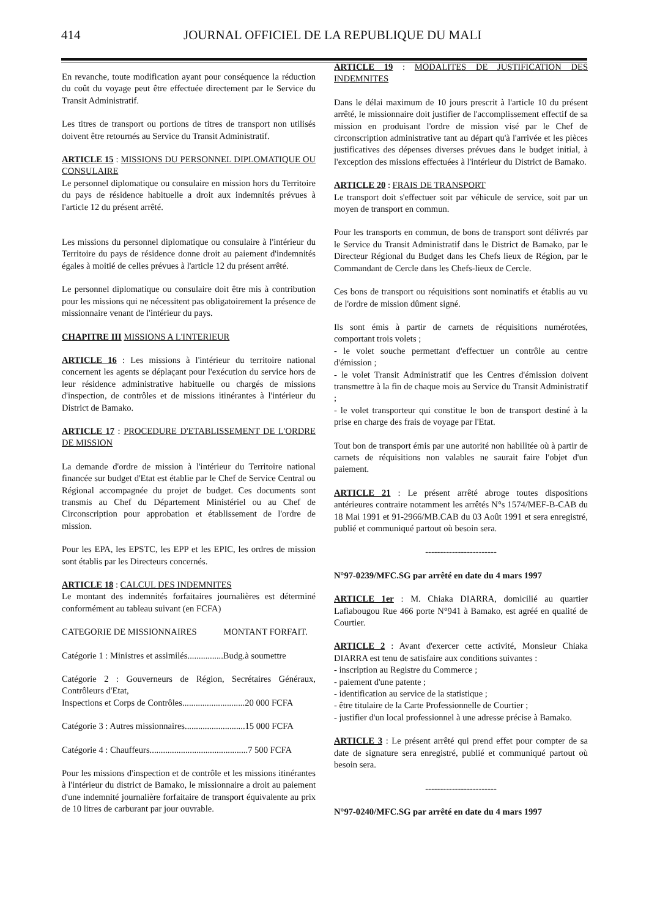414 JOURNAL OFFICIEL DE LA REPUBLIQUE DU MALI
En revanche, toute modification ayant pour conséquence la réduction du coût du voyage peut être effectuée directement par le Service du Transit Administratif.
Les titres de transport ou portions de titres de transport non utilisés doivent être retournés au Service du Transit Administratif.
ARTICLE 15 : MISSIONS DU PERSONNEL DIPLOMATIQUE OU CONSULAIRE
Le personnel diplomatique ou consulaire en mission hors du Territoire du pays de résidence habituelle a droit aux indemnités prévues à l'article 12 du présent arrêté.
Les missions du personnel diplomatique ou consulaire à l'intérieur du Territoire du pays de résidence donne droit au paiement d'indemnités égales à moitié de celles prévues à l'article 12 du présent arrêté.
Le personnel diplomatique ou consulaire doit être mis à contribution pour les missions qui ne nécessitent pas obligatoirement la présence de missionnaire venant de l'intérieur du pays.
CHAPITRE III MISSIONS A L'INTERIEUR
ARTICLE 16 : Les missions à l'intérieur du territoire national concernent les agents se déplaçant pour l'exécution du service hors de leur résidence administrative habituelle ou chargés de missions d'inspection, de contrôles et de missions itinérantes à l'intérieur du District de Bamako.
ARTICLE 17 : PROCEDURE D'ETABLISSEMENT DE L'ORDRE DE MISSION
La demande d'ordre de mission à l'intérieur du Territoire national financée sur budget d'Etat est établie par le Chef de Service Central ou Régional accompagnée du projet de budget. Ces documents sont transmis au Chef du Département Ministériel ou au Chef de Circonscription pour approbation et établissement de l'ordre de mission.
Pour les EPA, les EPSTC, les EPP et les EPIC, les ordres de mission sont établis par les Directeurs concernés.
ARTICLE 18 : CALCUL DES INDEMNITES
Le montant des indemnités forfaitaires journalières est déterminé conformément au tableau suivant (en FCFA)
CATEGORIE DE MISSIONNAIRES MONTANT FORFAIT.
Catégorie 1 : Ministres et assimilés................Budg.à soumettre
Catégorie 2 : Gouverneurs de Région, Secrétaires Généraux, Contrôleurs d'Etat,
Inspections et Corps de Contrôles............................20 000 FCFA
Catégorie 3 : Autres missionnaires...........................15 000 FCFA
Catégorie 4 : Chauffeurs............................................7 500 FCFA
Pour les missions d'inspection et de contrôle et les missions itinérantes à l'intérieur du district de Bamako, le missionnaire a droit au paiement d'une indemnité journalière forfaitaire de transport équivalente au prix de 10 litres de carburant par jour ouvrable.
ARTICLE 19 : MODALITES DE JUSTIFICATION DES INDEMNITES
Dans le délai maximum de 10 jours prescrit à l'article 10 du présent arrêté, le missionnaire doit justifier de l'accomplissement effectif de sa mission en produisant l'ordre de mission visé par le Chef de circonscription administrative tant au départ qu'à l'arrivée et les pièces justificatives des dépenses diverses prévues dans le budget initial, à l'exception des missions effectuées à l'intérieur du District de Bamako.
ARTICLE 20 : FRAIS DE TRANSPORT
Le transport doit s'effectuer soit par véhicule de service, soit par un moyen de transport en commun.
Pour les transports en commun, de bons de transport sont délivrés par le Service du Transit Administratif dans le District de Bamako, par le Directeur Régional du Budget dans les Chefs lieux de Région, par le Commandant de Cercle dans les Chefs-lieux de Cercle.
Ces bons de transport ou réquisitions sont nominatifs et établis au vu de l'ordre de mission dûment signé.
Ils sont émis à partir de carnets de réquisitions numérotées, comportant trois volets ;
- le volet souche permettant d'effectuer un contrôle au centre d'émission ;
- le volet Transit Administratif que les Centres d'émission doivent transmettre à la fin de chaque mois au Service du Transit Administratif ;
- le volet transporteur qui constitue le bon de transport destiné à la prise en charge des frais de voyage par l'Etat.
Tout bon de transport émis par une autorité non habilitée où à partir de carnets de réquisitions non valables ne saurait faire l'objet d'un paiement.
ARTICLE 21 : Le présent arrêté abroge toutes dispositions antérieures contraire notamment les arrêtés N°s 1574/MEF-B-CAB du 18 Mai 1991 et 91-2966/MB.CAB du 03 Août 1991 et sera enregistré, publié et communiqué partout où besoin sera.
------------------------
N°97-0239/MFC.SG par arrêté en date du 4 mars 1997
ARTICLE 1er : M. Chiaka DIARRA, domicilié au quartier Lafiabougou Rue 466 porte N°941 à Bamako, est agréé en qualité de Courtier.
ARTICLE 2 : Avant d'exercer cette activité, Monsieur Chiaka DIARRA est tenu de satisfaire aux conditions suivantes :
- inscription au Registre du Commerce ;
- paiement d'une patente ;
- identification au service de la statistique ;
- être titulaire de la Carte Professionnelle de Courtier ;
- justifier d'un local professionnel à une adresse précise à Bamako.
ARTICLE 3 : Le présent arrêté qui prend effet pour compter de sa date de signature sera enregistré, publié et communiqué partout où besoin sera.
------------------------
N°97-0240/MFC.SG par arrêté en date du 4 mars 1997